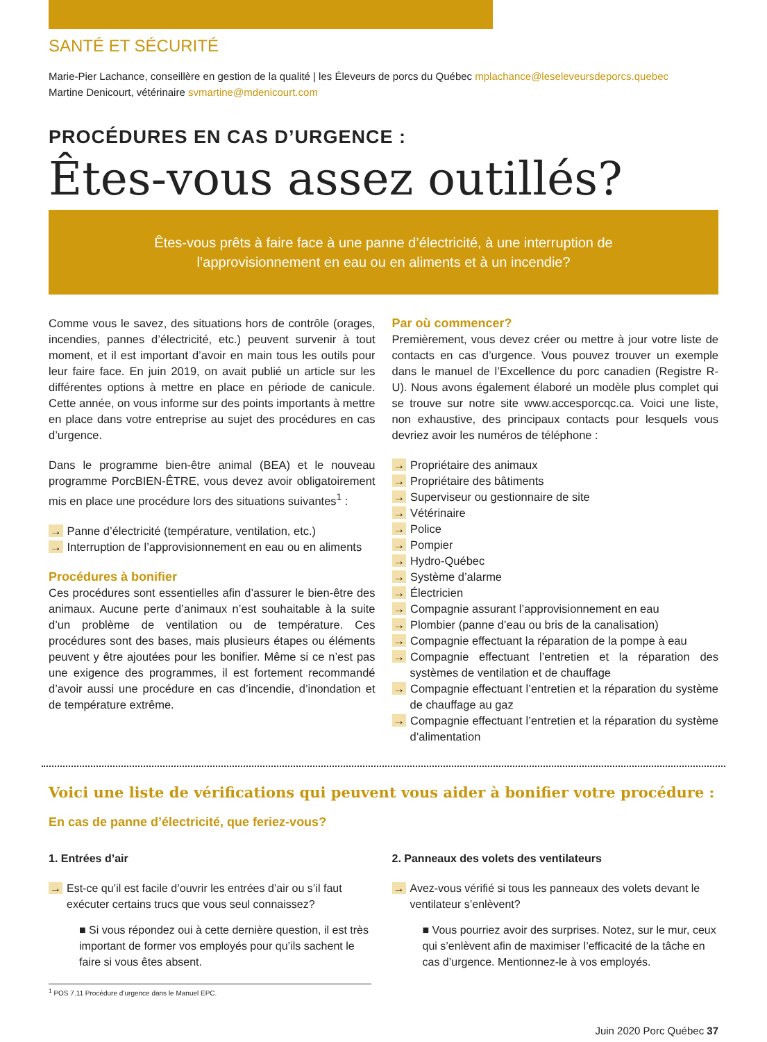SANTÉ ET SÉCURITÉ
Marie-Pier Lachance, conseillère en gestion de la qualité | les Éleveurs de porcs du Québec mplachance@leseleveursdeporcs.quebec
Martine Denicourt, vétérinaire svmartine@mdenicourt.com
PROCÉDURES EN CAS D’URGENCE :
Êtes-vous assez outillés?
Êtes-vous prêts à faire face à une panne d’électricité, à une interruption de l’approvisionnement en eau ou en aliments et à un incendie?
Comme vous le savez, des situations hors de contrôle (orages, incendies, pannes d’électricité, etc.) peuvent survenir à tout moment, et il est important d’avoir en main tous les outils pour leur faire face. En juin 2019, on avait publié un article sur les différentes options à mettre en place en période de canicule. Cette année, on vous informe sur des points importants à mettre en place dans votre entreprise au sujet des procédures en cas d’urgence.
Dans le programme bien-être animal (BEA) et le nouveau programme PorcBIEN-ÊTRE, vous devez avoir obligatoirement mis en place une procédure lors des situations suivantes<sup>1</sup> :
→ Panne d’électricité (température, ventilation, etc.)
→ Interruption de l’approvisionnement en eau ou en aliments
Procédures à bonifier
Ces procédures sont essentielles afin d’assurer le bien-être des animaux. Aucune perte d’animaux n’est souhaitable à la suite d’un problème de ventilation ou de température. Ces procédures sont des bases, mais plusieurs étapes ou éléments peuvent y être ajoutées pour les bonifier. Même si ce n’est pas une exigence des programmes, il est fortement recommandé d’avoir aussi une procédure en cas d’incendie, d’inondation et de température extrême.
Par où commencer?
Premièrement, vous devez créer ou mettre à jour votre liste de contacts en cas d’urgence. Vous pouvez trouver un exemple dans le manuel de l’Excellence du porc canadien (Registre R-U). Nous avons également élaboré un modèle plus complet qui se trouve sur notre site www.accesporcqc.ca. Voici une liste, non exhaustive, des principaux contacts pour lesquels vous devriez avoir les numéros de téléphone :
→ Propriétaire des animaux
→ Propriétaire des bâtiments
→ Superviseur ou gestionnaire de site
→ Vétérinaire
→ Police
→ Pompier
→ Hydro-Québec
→ Système d’alarme
→ Électricien
→ Compagnie assurant l’approvisionnement en eau
→ Plombier (panne d’eau ou bris de la canalisation)
→ Compagnie effectuant la réparation de la pompe à eau
→ Compagnie effectuant l’entretien et la réparation des systèmes de ventilation et de chauffage
→ Compagnie effectuant l’entretien et la réparation du système de chauffage au gaz
→ Compagnie effectuant l’entretien et la réparation du système d’alimentation
Voici une liste de vérifications qui peuvent vous aider à bonifier votre procédure :
En cas de panne d’électricité, que feriez-vous?
1. Entrées d’air
→ Est-ce qu’il est facile d’ouvrir les entrées d’air ou s’il faut exécuter certains trucs que vous seul connaissez?
■ Si vous répondez oui à cette dernière question, il est très important de former vos employés pour qu’ils sachent le faire si vous êtes absent.
2. Panneaux des volets des ventilateurs
→ Avez-vous vérifié si tous les panneaux des volets devant le ventilateur s’enlèvent?
■ Vous pourriez avoir des surprises. Notez, sur le mur, ceux qui s’enlèvent afin de maximiser l’efficacité de la tâche en cas d’urgence. Mentionnez-le à vos employés.
<sup>1</sup> POS 7.11 Procédure d’urgence dans le Manuel EPC.
Juin 2020 Porc Québec 37